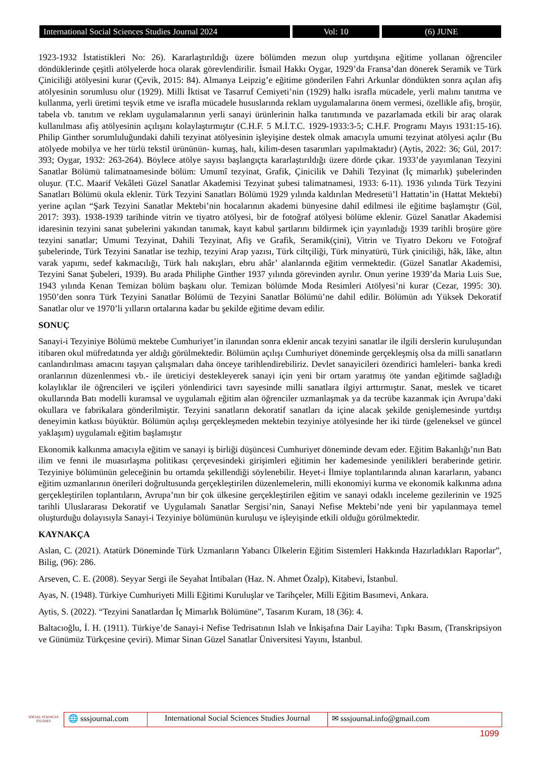International Social Sciences Studies Journal 2024
Vol: 10 (6) JUNE
1923-1932 İstatistikleri No: 26). Kararlaştırıldığı üzere bölümden mezun olup yurtdışına eğitime yollanan öğrenciler döndüklerinde çeşitli atölyelerde hoca olarak görevlendirilir. İsmail Hakkı Oygar, 1929’da Fransa’dan dönerek Seramik ve Türk Çiniciliği atölyesini kurar (Çevik, 2015: 84). Almanya Leipzig’e eğitime gönderilen Fahri Arkunlar döndükten sonra açılan afiş atölyesinin sorumlusu olur (1929). Milli İktisat ve Tasarruf Cemiyeti’nin (1929) halkı israfla mücadele, yerli malını tanıtma ve kullanma, yerli üretimi teşvik etme ve israfla mücadele hususlarında reklam uygulamalarına önem vermesi, özellikle afiş, broşür, tabela vb. tanıtım ve reklam uygulamalarının yerli sanayi ürünlerinin halka tanıtımında ve pazarlamada etkili bir araç olarak kullanılması afiş atölyesinin açılışını kolaylaştırmıştır (C.H.F. 5 M.İ.T.C. 1929-1933:3-5; C.H.F. Programı Mayıs 1931:15-16). Philip Ginther sorumluluğundaki dahili tezyinat atölyesinin işleyişine destek olmak amacıyla umumi tezyinat atölyesi açılır (Bu atölyede mobilya ve her türlü tekstil ürününün- kumaş, halı, kilim-desen tasarımları yapılmaktadır) (Aytis, 2022: 36; Gül, 2017: 393; Oygar, 1932: 263-264). Böylece atölye sayısı başlangıçta kararlaştırıldığı üzere dörde çıkar. 1933’de yayımlanan Tezyini Sanatlar Bölümü talimatnamesinde bölüm: Umumî tezyinat, Grafik, Çinicilik ve Dahili Tezyinat (İç mimarlık) şubelerinden oluşur. (T.C. Maarif Vekâleti Güzel Sanatlar Akademisi Tezyinat şubesi talimatnamesi, 1933: 6-11). 1936 yılında Türk Tezyini Sanatları Bölümü okula eklenir. Türk Tezyini Sanatları Bölümü 1929 yılında kaldırılan Medresetü’l Hattatin’in (Hattat Mektebi) yerine açılan “Şark Tezyini Sanatlar Mektebi’nin hocalarının akademi bünyesine dahil edilmesi ile eğitime başlamıştır (Gül, 2017: 393). 1938-1939 tarihinde vitrin ve tiyatro atölyesi, bir de fotoğraf atölyesi bölüme eklenir. Güzel Sanatlar Akademisi idaresinin tezyini sanat şubelerini yakından tanımak, kayıt kabul şartlarını bildirmek için yayınladığı 1939 tarihli broşüre göre tezyini sanatlar; Umumi Tezyinat, Dahili Tezyinat, Afiş ve Grafik, Seramik(çini), Vitrin ve Tiyatro Dekoru ve Fotoğraf şubelerinde, Türk Tezyini Sanatlar ise tezhip, tezyini Arap yazısı, Türk ciltçiliği, Türk minyatürü, Türk çiniciliği, hâk, lâke, altın varak yapımı, sedef kakmacılığı, Türk halı nakışları, ebru ahâr’ alanlarında eğitim vermektedir. (Güzel Sanatlar Akademisi, Tezyini Sanat Şubeleri, 1939). Bu arada Philiphe Ginther 1937 yılında görevinden ayrılır. Onun yerine 1939’da Maria Luis Sue, 1943 yılında Kenan Temizan bölüm başkanı olur. Temizan bölümde Moda Resimleri Atölyesi’ni kurar (Cezar, 1995: 30). 1950’den sonra Türk Tezyini Sanatlar Bölümü de Tezyini Sanatlar Bölümü’ne dahil edilir. Bölümün adı Yüksek Dekoratif Sanatlar olur ve 1970’li yılların ortalarına kadar bu şekilde eğitime devam edilir.
SONUÇ
Sanayi-i Tezyiniye Bölümü mektebe Cumhuriyet’in ilanından sonra eklenir ancak tezyini sanatlar ile ilgili derslerin kuruluşundan itibaren okul müfredatında yer aldığı görülmektedir. Bölümün açılışı Cumhuriyet döneminde gerçekleşmiş olsa da milli sanatların canlandırılması amacını taşıyan çalışmaları daha önceye tarihlendirebiliriz. Devlet sanayicileri özendirici hamleleri- banka kredi oranlarının düzenlenmesi vb.- ile üreticiyi destekleyerek sanayi için yeni bir ortam yaratmış öte yandan eğitimde sağladığı kolaylıklar ile öğrencileri ve işçileri yönlendirici tavrı sayesinde milli sanatlara ilgiyi arttırmıştır. Sanat, meslek ve ticaret okullarında Batı modelli kuramsal ve uygulamalı eğitim alan öğrenciler uzmanlaşmak ya da tecrübe kazanmak için Avrupa’daki okullara ve fabrikalara gönderilmiştir. Tezyini sanatların dekoratif sanatları da içine alacak şekilde genişlemesinde yurtdışı deneyimin katkısı büyüktür. Bölümün açılışı gerçekleşmeden mektebin tezyiniye atölyesinde her iki türde (geleneksel ve güncel yaklaşım) uygulamalı eğitim başlamıştır
Ekonomik kalkınma amacıyla eğitim ve sanayi iş birliği düşüncesi Cumhuriyet döneminde devam eder. Eğitim Bakanlığı’nın Batı ilim ve fenni ile muasırlaşma politikası çerçevesindeki girişimleri eğitimin her kademesinde yenilikleri beraberinde getirir. Tezyiniye bölümünün geleceğinin bu ortamda şekillendiği söylenebilir. Heyet-i İlmiye toplantılarında alınan kararların, yabancı eğitim uzmanlarının önerileri doğrultusunda gerçekleştirilen düzenlemelerin, milli ekonomiyi kurma ve ekonomik kalkınma adına gerçekleştirilen toplantıların, Avrupa’nın bir çok ülkesine gerçekleştirilen eğitim ve sanayi odaklı inceleme gezilerinin ve 1925 tarihli Uluslararası Dekoratif ve Uygulamalı Sanatlar Sergisi’nin, Sanayi Nefise Mektebi’nde yeni bir yapılanmaya temel oluşturduğu dolayısıyla Sanayi-i Tezyiniye bölümünün kuruluşu ve işleyişinde etkili olduğu görülmektedir.
KAYNAKÇA
Aslan, C. (2021). Atatürk Döneminde Türk Uzmanların Yabancı Ülkelerin Eğitim Sistemleri Hakkında Hazırladıkları Raporlar”, Bilig, (96): 286.
Arseven, C. E. (2008). Seyyar Sergi ile Seyahat İntibaları (Haz. N. Ahmet Özalp), Kitabevi, İstanbul.
Ayas, N. (1948). Türkiye Cumhuriyeti Milli Eğitimi Kuruluşlar ve Tarihçeler, Milli Eğitim Basımevi, Ankara.
Aytis, S. (2022). “Tezyini Sanatlardan İç Mimarlık Bölümüne”, Tasarım Kuram, 18 (36): 4.
Baltacıoğlu, İ. H. (1911). Türkiye’de Sanayi-i Nefise Tedrisatının Islah ve İnkişafına Dair Layiha: Tıpkı Basım, (Transkripsiyon ve Günümüz Türkçesine çeviri). Mimar Sinan Güzel Sanatlar Üniversitesi Yayını, İstanbul.
SOCIAL SCIENCES STUDIES
🌐 sssjournal.com
International Social Sciences Studies Journal
✉ sssjournal.info@gmail.com
1099